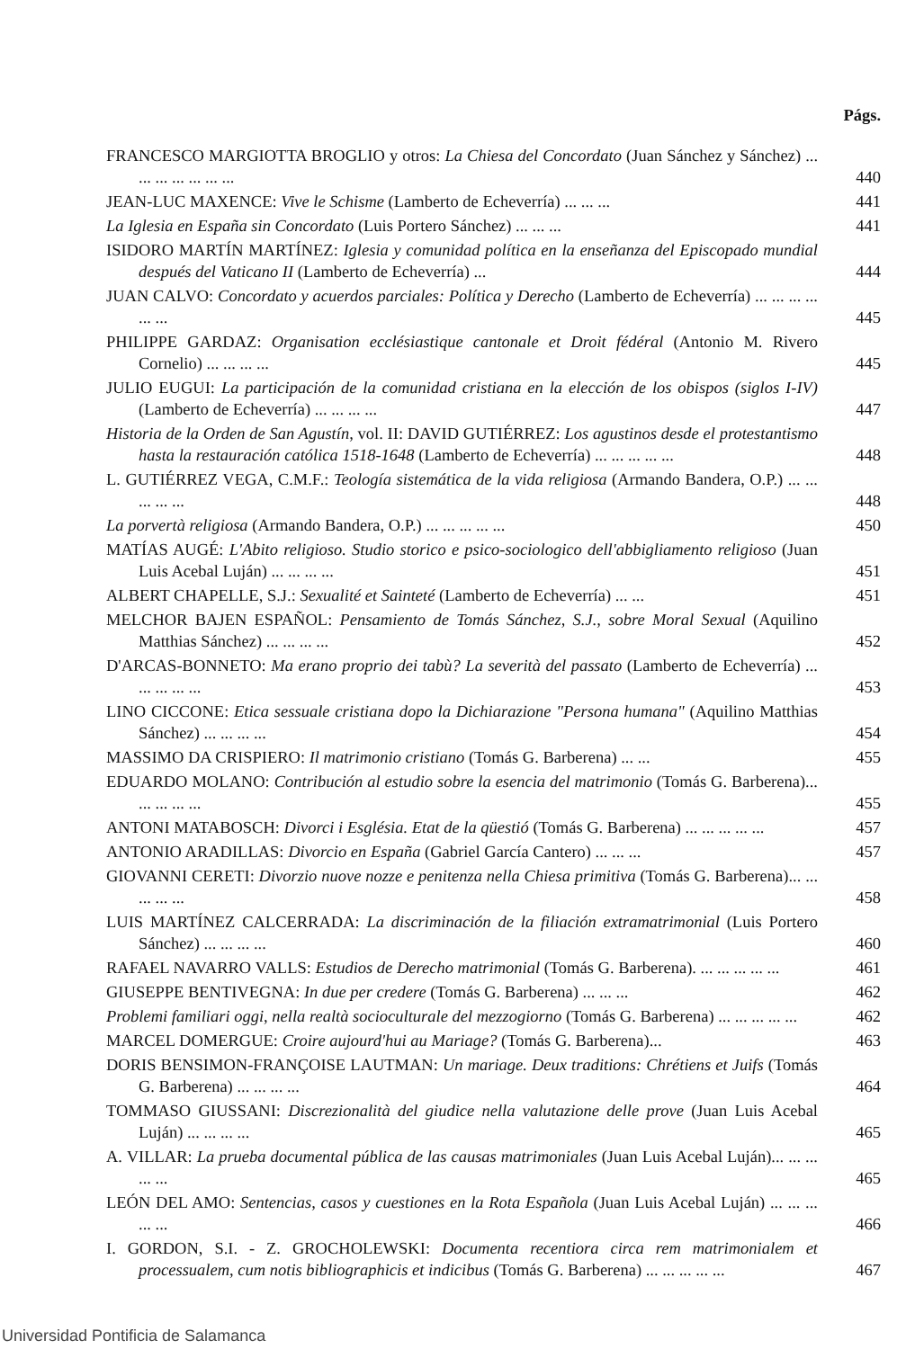Págs.
FRANCESCO MARGIOTTA BROGLIO y otros: La Chiesa del Concordato (Juan Sánchez y Sánchez) ... ... ... ... ... ... ...
440
JEAN-LUC MAXENCE: Vive le Schisme (Lamberto de Echeverría) ... ... ...
441
La Iglesia en España sin Concordato (Luis Portero Sánchez) ... ... ...
441
ISIDORO MARTÍN MARTÍNEZ: Iglesia y comunidad política en la enseñanza del Episcopado mundial después del Vaticano II (Lamberto de Echeverría) ...
444
JUAN CALVO: Concordato y acuerdos parciales: Política y Derecho (Lamberto de Echeverría) ... ... ... ... ... ...
445
PHILIPPE GARDAZ: Organisation ecclésiastique cantonale et Droit fédéral (Antonio M. Rivero Cornelio) ... ... ... ...
445
JULIO EUGUI: La participación de la comunidad cristiana en la elección de los obispos (siglos I-IV) (Lamberto de Echeverría) ... ... ... ...
447
Historia de la Orden de San Agustín, vol. II: DAVID GUTIÉRREZ: Los agustinos desde el protestantismo hasta la restauración católica 1518-1648 (Lamberto de Echeverría) ... ... ... ... ...
448
L. GUTIÉRREZ VEGA, C.M.F.: Teología sistemática de la vida religiosa (Armando Bandera, O.P.) ... ... ... ... ...
448
La porvertà religiosa (Armando Bandera, O.P.) ... ... ... ... ...
450
MATÍAS AUGÉ: L'Abito religioso. Studio storico e psico-sociologico dell'abbigliamento religioso (Juan Luis Acebal Luján) ... ... ... ...
451
ALBERT CHAPELLE, S.J.: Sexualité et Sainteté (Lamberto de Echeverría) ... ...
451
MELCHOR BAJEN ESPAÑOL: Pensamiento de Tomás Sánchez, S.J., sobre Moral Sexual (Aquilino Matthias Sánchez) ... ... ... ...
452
D'ARCAS-BONNETO: Ma erano proprio dei tabù? La severità del passato (Lamberto de Echeverría) ... ... ... ... ...
453
LINO CICCONE: Etica sessuale cristiana dopo la Dichiarazione "Persona humana" (Aquilino Matthias Sánchez) ... ... ... ...
454
MASSIMO DA CRISPIERO: Il matrimonio cristiano (Tomás G. Barberena) ... ...
455
EDUARDO MOLANO: Contribución al estudio sobre la esencia del matrimonio (Tomás G. Barberena)... ... ... ... ...
455
ANTONI MATABOSCH: Divorci i Església. Etat de la qüestió (Tomás G. Barberena) ... ... ... ... ...
457
ANTONIO ARADILLAS: Divorcio en España (Gabriel García Cantero) ... ... ...
457
GIOVANNI CERETI: Divorzio nuove nozze e penitenza nella Chiesa primitiva (Tomás G. Barberena)... ... ... ... ...
458
LUIS MARTÍNEZ CALCERRADA: La discriminación de la filiación extramatrimonial (Luis Portero Sánchez) ... ... ... ...
460
RAFAEL NAVARRO VALLS: Estudios de Derecho matrimonial (Tomás G. Barberena). ... ... ... ... ...
461
GIUSEPPE BENTIVEGNA: In due per credere (Tomás G. Barberena) ... ... ...
462
Problemi familiari oggi, nella realtà socioculturale del mezzogiorno (Tomás G. Barberena) ... ... ... ... ...
462
MARCEL DOMERGUE: Croire aujourd'hui au Mariage? (Tomás G. Barberena)...
463
DORIS BENSIMON-FRANÇOISE LAUTMAN: Un mariage. Deux traditions: Chrétiens et Juifs (Tomás G. Barberena) ... ... ... ...
464
TOMMASO GIUSSANI: Discrezionalità del giudice nella valutazione delle prove (Juan Luis Acebal Luján) ... ... ... ...
465
A. VILLAR: La prueba documental pública de las causas matrimoniales (Juan Luis Acebal Luján)... ... ... ... ...
465
LEÓN DEL AMO: Sentencias, casos y cuestiones en la Rota Española (Juan Luis Acebal Luján) ... ... ... ... ...
466
I. GORDON, S.I. - Z. GROCHOLEWSKI: Documenta recentiora circa rem matrimonialem et processualem, cum notis bibliographicis et indicibus (Tomás G. Barberena) ... ... ... ... ...
467
Universidad Pontificia de Salamanca